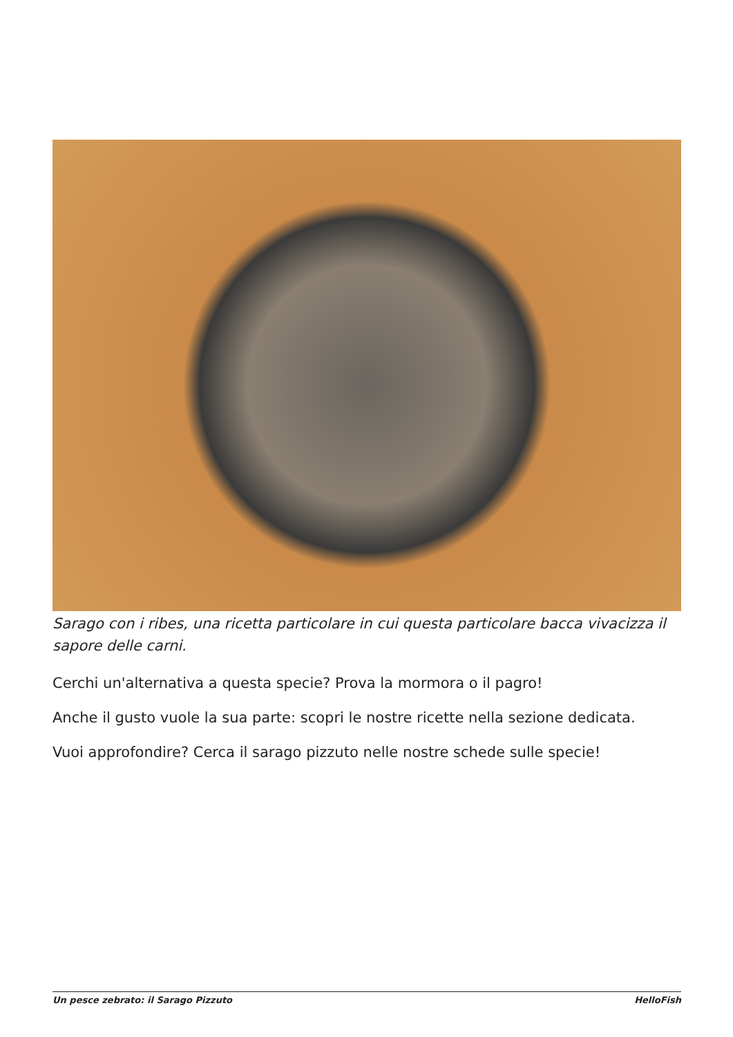Sarago con i ribes, una ricetta particolare in cui questa particolare bacca vivacizza il sapore delle carni.
Cerchi un'alternativa a questa specie? Prova la mormora o il pagro!
Anche il gusto vuole la sua parte: scopri le nostre ricette nella sezione dedicata.
Vuoi approfondire? Cerca il sarago pizzuto nelle nostre schede sulle specie!
Un pesce zebrato: il Sarago Pizzuto HelloFish